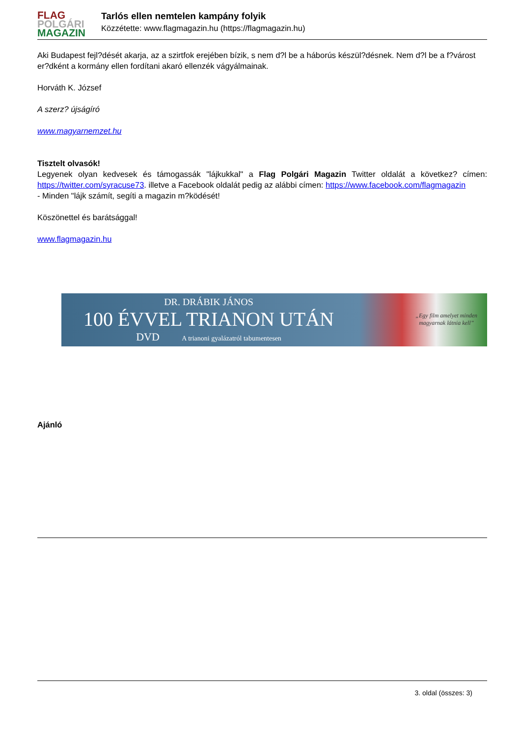FLAG
POLGÁRI
MAGAZIN
Tarlós ellen nemtelen kampány folyik
Közzétette: www.flagmagazin.hu (https://flagmagazin.hu)
Aki Budapest fejl?dését akarja, az a szirtfok erejében bízik, s nem d?l be a háborús készül?désnek. Nem d?l be a f?várost er?dként a kormány ellen fordítani akaró ellenzék vágyálmainak.
Horváth K. József
A szerz? újságíró
www.magyarnemzet.hu
Tisztelt olvasók!
Legyenek olyan kedvesek és támogassák "lájkukkal" a Flag Polgári Magazin Twitter oldalát a következ? címen: https://twitter.com/syracuse73. illetve a Facebook oldalát pedig az alábbi címen: https://www.facebook.com/flagmagazin
- Minden "lájk számít, segíti a magazin m?ködését!
Köszönettel és barátsággal!
www.flagmagazin.hu
DR. DRÁBIK JÁNOS
100 ÉVVEL TRIANON UTÁN
DVD A trianoni gyalázatról tabumentesen
„Egy film amelyet minden
magyarnak látnia kell”
Ajánló
3. oldal (összes: 3)